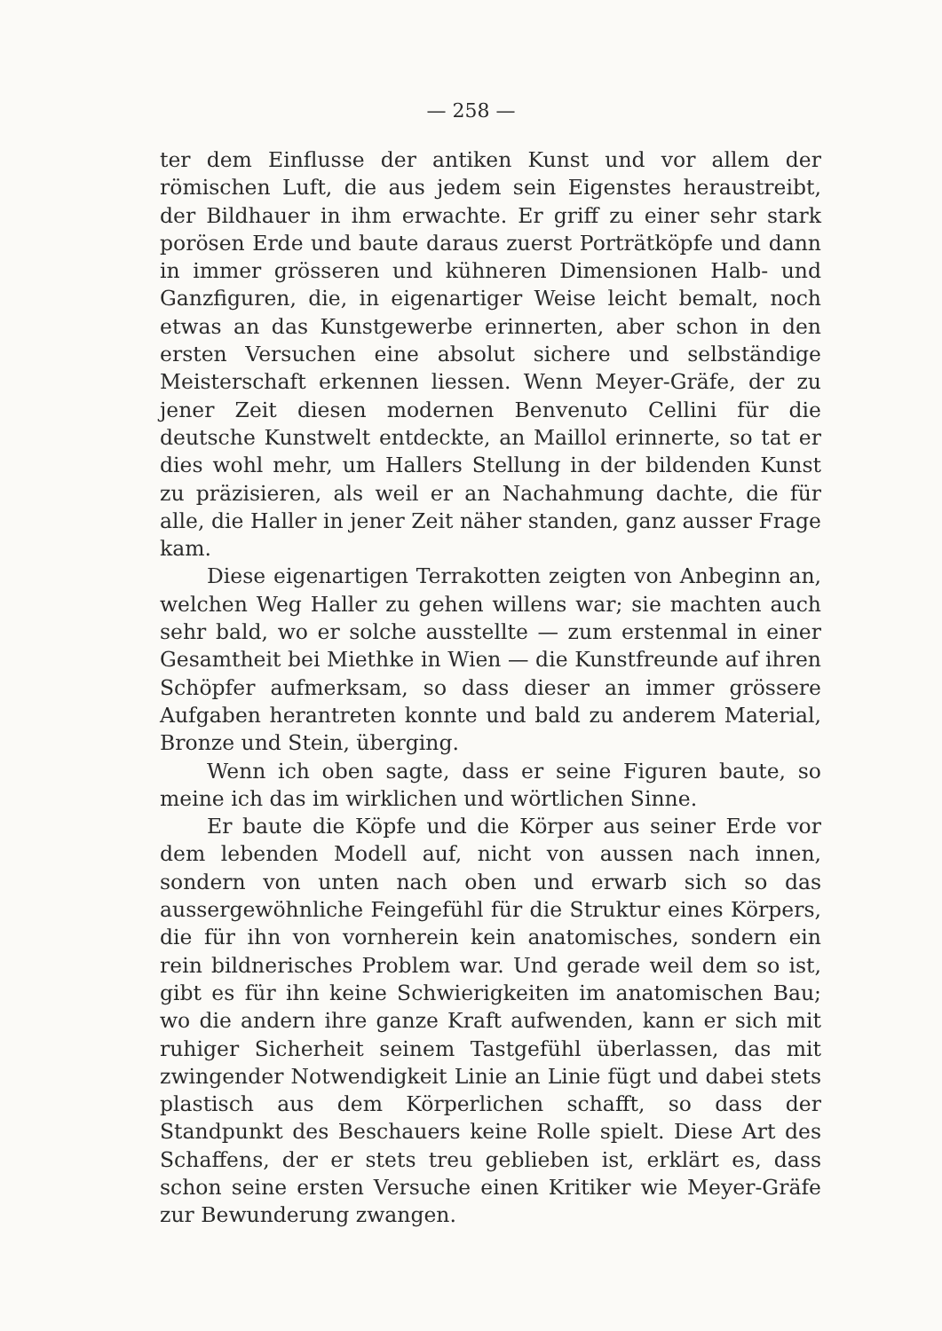— 258 —
ter dem Einflusse der antiken Kunst und vor allem der römischen Luft, die aus jedem sein Eigenstes heraustreibt, der Bildhauer in ihm erwachte. Er griff zu einer sehr stark porösen Erde und baute daraus zuerst Porträtköpfe und dann in immer grösseren und kühneren Dimensionen Halb- und Ganzfiguren, die, in eigenartiger Weise leicht bemalt, noch etwas an das Kunstgewerbe erinnerten, aber schon in den ersten Versuchen eine absolut sichere und selbständige Meisterschaft erkennen liessen. Wenn Meyer-Gräfe, der zu jener Zeit diesen modernen Benvenuto Cellini für die deutsche Kunstwelt entdeckte, an Maillol erinnerte, so tat er dies wohl mehr, um Hallers Stellung in der bildenden Kunst zu präzisieren, als weil er an Nachahmung dachte, die für alle, die Haller in jener Zeit näher standen, ganz ausser Frage kam.
Diese eigenartigen Terrakotten zeigten von Anbeginn an, welchen Weg Haller zu gehen willens war; sie machten auch sehr bald, wo er solche ausstellte — zum erstenmal in einer Gesamtheit bei Miethke in Wien — die Kunstfreunde auf ihren Schöpfer aufmerksam, so dass dieser an immer grössere Aufgaben herantreten konnte und bald zu anderem Material, Bronze und Stein, überging.
Wenn ich oben sagte, dass er seine Figuren baute, so meine ich das im wirklichen und wörtlichen Sinne.
Er baute die Köpfe und die Körper aus seiner Erde vor dem lebenden Modell auf, nicht von aussen nach innen, sondern von unten nach oben und erwarb sich so das aussergewöhnliche Feingefühl für die Struktur eines Körpers, die für ihn von vornherein kein anatomisches, sondern ein rein bildnerisches Problem war. Und gerade weil dem so ist, gibt es für ihn keine Schwierigkeiten im anatomischen Bau; wo die andern ihre ganze Kraft aufwenden, kann er sich mit ruhiger Sicherheit seinem Tastgefühl überlassen, das mit zwingender Notwendigkeit Linie an Linie fügt und dabei stets plastisch aus dem Körperlichen schafft, so dass der Standpunkt des Beschauers keine Rolle spielt. Diese Art des Schaffens, der er stets treu geblieben ist, erklärt es, dass schon seine ersten Versuche einen Kritiker wie Meyer-Gräfe zur Bewunderung zwangen.